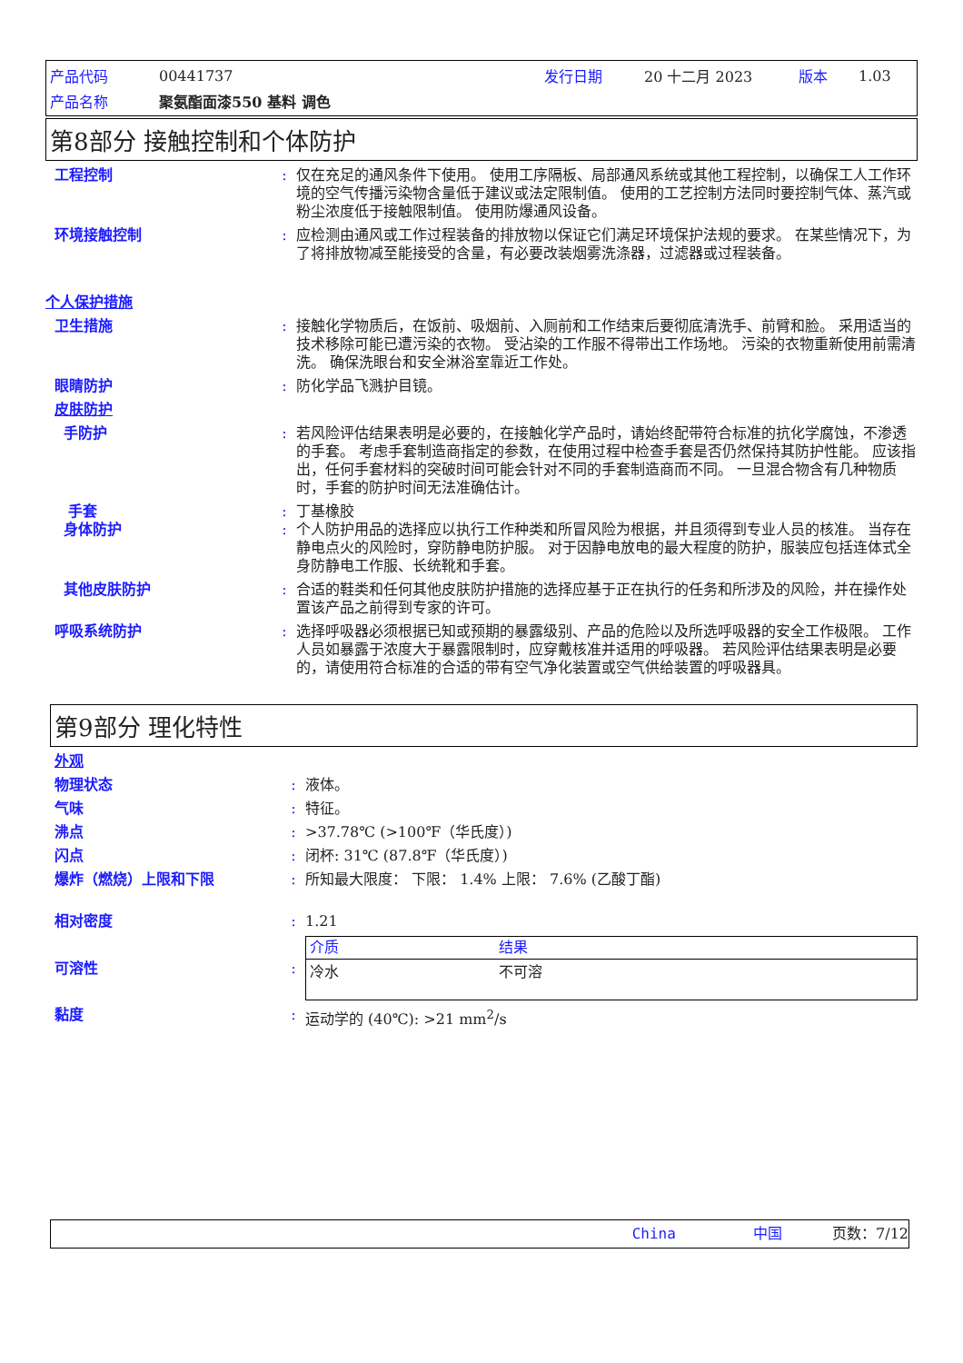| 产品代码 | 00441737 | 发行日期 | 20 十二月 2023 | 版本 | 1.03 |
| 产品名称 | 聚氨酯面漆550 基料 调色 | | | | |
第8部分 接触控制和个体防护
工程控制 : 仅在充足的通风条件下使用。 使用工序隔板、局部通风系统或其他工程控制，以确保工人工作环境的空气传播污染物含量低于建议或法定限制值。 使用的工艺控制方法同时要控制气体、蒸汽或粉尘浓度低于接触限制值。 使用防爆通风设备。
环境接触控制 : 应检测由通风或工作过程装备的排放物以保证它们满足环境保护法规的要求。 在某些情况下，为了将排放物减至能接受的含量，有必要改装烟雾洗涤器，过滤器或过程装备。
个人保护措施
卫生措施 : 接触化学物质后，在饭前、吸烟前、入厕前和工作结束后要彻底清洗手、前臂和脸。 采用适当的技术移除可能已遭污染的衣物。 受沾染的工作服不得带出工作场地。 污染的衣物重新使用前需清洗。 确保洗眼台和安全淋浴室靠近工作处。
眼睛防护 : 防化学品飞溅护目镜。
皮肤防护
手防护 : 若风险评估结果表明是必要的，在接触化学产品时，请始终配带符合标准的抗化学腐蚀，不渗透的手套。 考虑手套制造商指定的参数，在使用过程中检查手套是否仍然保持其防护性能。 应该指出，任何手套材料的突破时间可能会针对不同的手套制造商而不同。 一旦混合物含有几种物质时，手套的防护时间无法准确估计。
手套 : 丁基橡胶
身体防护 : 个人防护用品的选择应以执行工作种类和所冒风险为根据，并且须得到专业人员的核准。 当存在静电点火的风险时，穿防静电防护服。 对于因静电放电的最大程度的防护，服装应包括连体式全身防静电工作服、长统靴和手套。
其他皮肤防护 : 合适的鞋类和任何其他皮肤防护措施的选择应基于正在执行的任务和所涉及的风险，并在操作处置该产品之前得到专家的许可。
呼吸系统防护 : 选择呼吸器必须根据已知或预期的暴露级别、产品的危险以及所选呼吸器的安全工作极限。 工作人员如暴露于浓度大于暴露限制时，应穿戴核准并适用的呼吸器。 若风险评估结果表明是必要的，请使用符合标准的合适的带有空气净化装置或空气供给装置的呼吸器具。
第9部分 理化特性
外观
物理状态 : 液体。
气味 : 特征。
沸点 : >37.78℃ (>100℉（华氏度）)
闪点 : 闭杯: 31℃ (87.8℉（华氏度）)
爆炸（燃烧）上限和下限 : 所知最大限度： 下限： 1.4% 上限： 7.6% (乙酸丁酯)
相对密度 : 1.21
可溶性 :
| 介质 | 结果 |
| --- | --- |
| 冷水 | 不可溶 |
黏度 : 运动学的 (40℃): >21 mm<sup>2</sup>/s
China 中国 页数：7/12